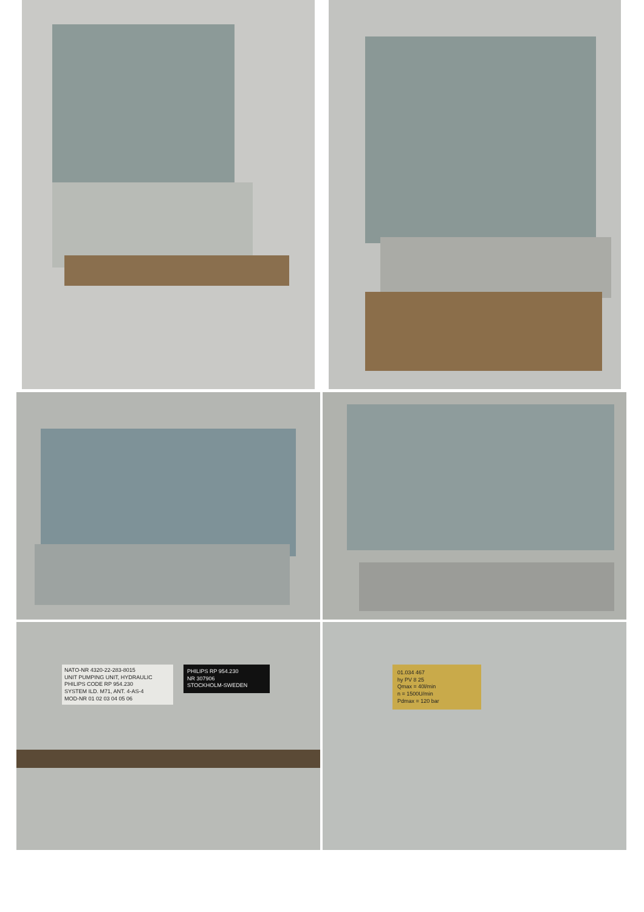NATO-NR 4320-22-283-8015
UNIT PUMPING UNIT, HYDRAULIC
PHILIPS CODE RP 954.230
SYSTEM ILD. M71, ANT. 4-AS-4
MOD-NR 01 02 03 04 05 06
PHILIPS RP 954.230
NR 307906
STOCKHOLM-SWEDEN
01.034 467
hy PV 8 25
Qmax = 40l/min
n = 1500U/min
Pdmax = 120 bar